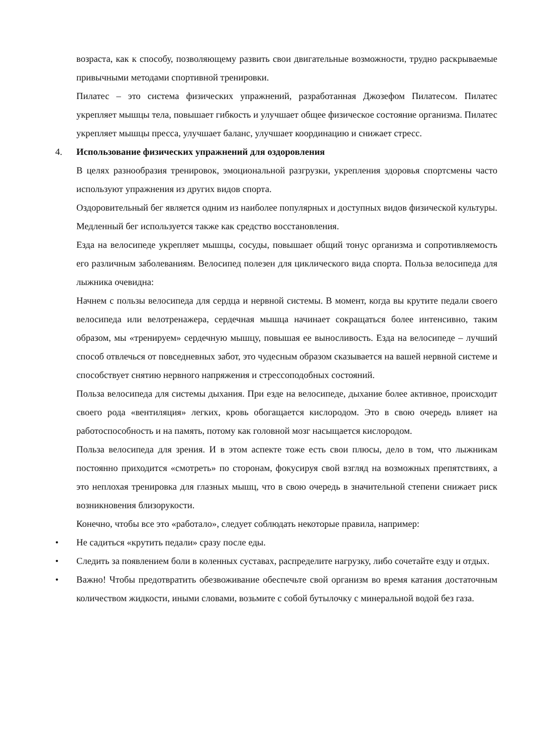возраста, как к способу, позволяющему развить свои двигательные возможности, трудно раскрываемые привычными методами спортивной тренировки.
Пилатес – это система физических упражнений, разработанная Джозефом Пилатесом. Пилатес укрепляет мышцы тела, повышает гибкость и улучшает общее физическое состояние организма. Пилатес укрепляет мышцы пресса, улучшает баланс, улучшает координацию и снижает стресс.
4. Использование физических упражнений для оздоровления
В целях разнообразия тренировок, эмоциональной разгрузки, укрепления здоровья спортсмены часто используют упражнения из других видов спорта.
Оздоровительный бег является одним из наиболее популярных и доступных видов физической культуры. Медленный бег используется также как средство восстановления.
Езда на велосипеде укрепляет мышцы, сосуды, повышает общий тонус организма и сопротивляемость его различным заболеваниям. Велосипед полезен для циклического вида спорта. Польза велосипеда для лыжника очевидна:
Начнем с пользы велосипеда для сердца и нервной системы. В момент, когда вы крутите педали своего велосипеда или велотренажера, сердечная мышца начинает сокращаться более интенсивно, таким образом, мы «тренируем» сердечную мышцу, повышая ее выносливость. Езда на велосипеде – лучший способ отвлечься от повседневных забот, это чудесным образом сказывается на вашей нервной системе и способствует снятию нервного напряжения и стрессоподобных состояний.
Польза велосипеда для системы дыхания. При езде на велосипеде, дыхание более активное, происходит своего рода «вентиляция» легких, кровь обогащается кислородом. Это в свою очередь влияет на работоспособность и на память, потому как головной мозг насыщается кислородом.
Польза велосипеда для зрения. И в этом аспекте тоже есть свои плюсы, дело в том, что лыжникам постоянно приходится «смотреть» по сторонам, фокусируя свой взгляд на возможных препятствиях, а это неплохая тренировка для глазных мышц, что в свою очередь в значительной степени снижает риск возникновения близорукости.
Конечно, чтобы все это «работало», следует соблюдать некоторые правила, например:
• Не садиться «крутить педали» сразу после еды.
• Следить за появлением боли в коленных суставах, распределите нагрузку, либо сочетайте езду и отдых.
• Важно! Чтобы предотвратить обезвоживание обеспечьте свой организм во время катания достаточным количеством жидкости, иными словами, возьмите с собой бутылочку с минеральной водой без газа.